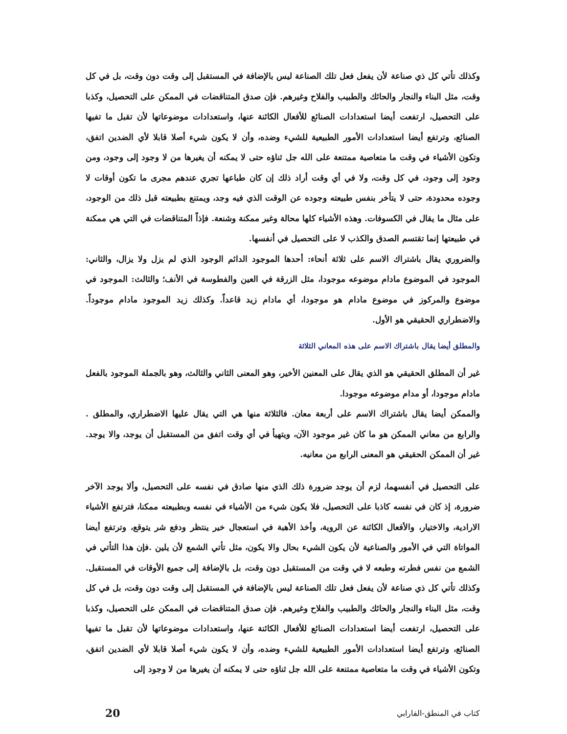وكذلك تأتي كل ذي صناعة لأن يفعل فعل تلك الصناعة ليس بالإضافة في المستقبل إلى وقت دون وقت، بل في كل وقت، مثل البناء والنجار والحائك والطبيب والفلاح وغيرهم. فإن صدق المتناقضات في الممكن على التحصيل، وكذبا على التحصيل، ارتفعت أيضا استعدادات الصنائع للأفعال الكائنة عنها، واستعدادات موضوعاتها لأن تقبل ما تفيها الصنائع، وترتفع أيضا استعدادات الأمور الطبيعية للشيء وضده، وأن لا يكون شيء أصلا قابلا لأي الضدين اتفق، وتكون الأشياء في وقت ما متعاصية ممتنعة على الله جل ثناؤه حتى لا يمكنه أن يغيرها من لا وجود إلى وجود، ومن وجود إلى وجود، في كل وقت، ولا في أي وقت أراد ذلك إن كان طباعها تجري عندهم مجرى ما تكون أوقات لا وجوده محدودة، حتى لا يتأخر بنفس طبيعته وجوده عن الوقت الذي فيه وجد، ويمتنع بطبيعته قبل ذلك من الوجود، على مثال ما يقال في الكسوفات. وهذه الأشياء كلها محالة وغير ممكنة وشنعة. فإذاً المتناقضات في التي هي ممكنة في طبيعتها إنما تقتسم الصدق والكذب لا على التحصيل في أنفسها.
والضروري يقال باشتراك الاسم على ثلاثة أنحاء: أحدها الموجود الدائم الوجود الذي لم يزل ولا يزال، والثاني: الموجود في الموضوع مادام موضوعه موجودا، مثل الزرقة في العين والفطوسة في الأنف؛ والثالث: الموجود في موضوع والمركوز في موضوع مادام هو موجودا، أي مادام زيد قاعداً. وكذلك زيد الموجود مادام موجوداً. والاضطراري الحقيقي هو الأول.
والمطلق أيضا يقال باشتراك الاسم على هذه المعاني الثلاثة
غير أن المطلق الحقيقي هو الذي يقال على المعنين الأخير، وهو المعنى الثاني والثالث، وهو بالجملة الموجود بالفعل مادام موجودا، أو مدام موضوعه موجودا.
والممكن أيضا يقال باشتراك الاسم على أربعة معان. فالثلاثة منها هي التي يقال عليها الاضطراري، والمطلق . والرابع من معاني الممكن هو ما كان غير موجود الآن، ويتهيأ في أي وقت اتفق من المستقبل أن يوجد، والا يوجد. غير أن الممكن الحقيقي هو المعنى الرابع من معانيه.
على التحصيل في أنفسهما، لزم أن يوجد ضرورة ذلك الذي منها صادق في نفسه على التحصيل، وألا يوجد الآخر ضرورة، إذ كان في نفسه كاذبا على التحصيل، فلا يكون شيء من الأشياء في نفسه وبطبيعته ممكنا، فترتفع الأشياء الارادية، والاختيار، والأفعال الكائنة عن الروية، وأخذ الأهبة في استعجال خير ينتظر ودفع شر يتوقع، وترتفع أيضا المواتاة التي في الأمور والصناعية لأن يكون الشيء بحال والا يكون، مثل تأتي الشمع لأن يلين .فإن هذا التأتي في الشمع من نفس فطرته وطبعه لا في وقت من المستقبل دون وقت، بل بالإضافة إلى جميع الأوقات في المستقبل. وكذلك تأتي كل ذي صناعة لأن يفعل فعل تلك الصناعة ليس بالإضافة في المستقبل إلى وقت دون وقت، بل في كل وقت، مثل البناء والنجار والحائك والطبيب والفلاح وغيرهم. فإن صدق المتناقضات في الممكن على التحصيل، وكذبا على التحصيل، ارتفعت أيضا استعدادات الصنائع للأفعال الكائنة عنها، واستعدادات موضوعاتها لأن تقبل ما تفيها الصنائع، وترتفع أيضا استعدادات الأمور الطبيعية للشيء وضده، وأن لا يكون شيء أصلا قابلا لأي الضدين اتفق، وتكون الأشياء في وقت ما متعاصية ممتنعة على الله جل ثناؤه حتى لا يمكنه أن يغيرها من لا وجود إلى
كتاب في المنطق-الفارابي 20